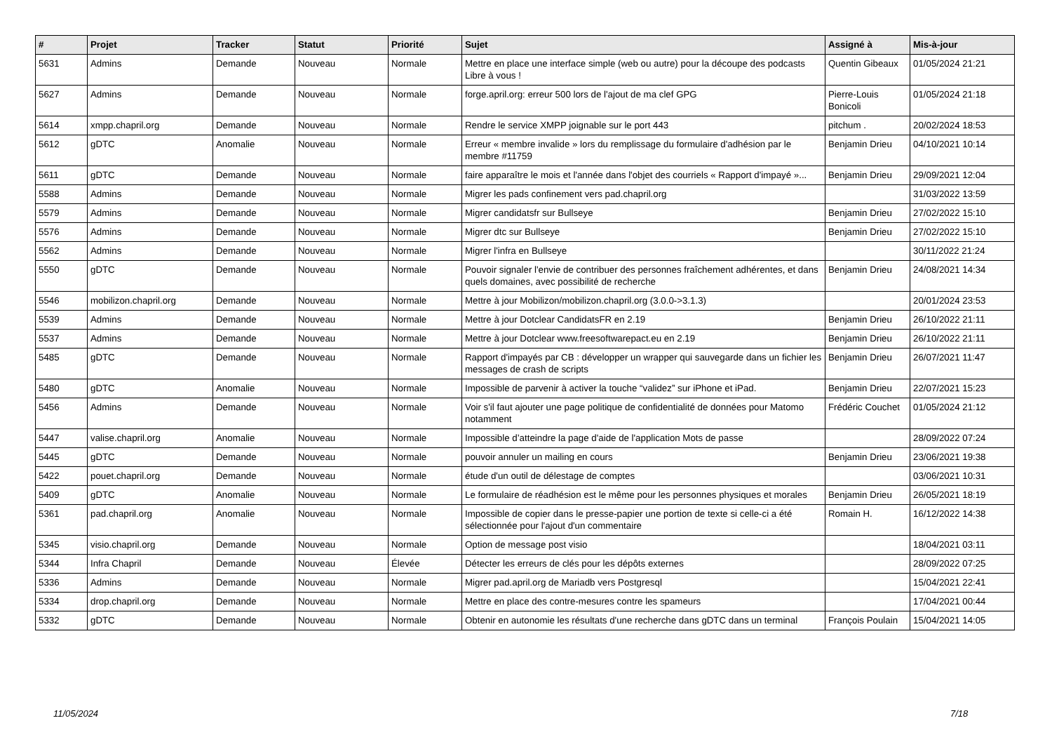| # | Projet | Tracker | Statut | Priorité | Sujet | Assigné à | Mis-à-jour |
| --- | --- | --- | --- | --- | --- | --- | --- |
| 5631 | Admins | Demande | Nouveau | Normale | Mettre en place une interface simple (web ou autre) pour la découpe des podcasts Libre à vous ! | Quentin Gibeaux | 01/05/2024 21:21 |
| 5627 | Admins | Demande | Nouveau | Normale | forge.april.org: erreur 500 lors de l'ajout de ma clef GPG | Pierre-Louis Bonicoli | 01/05/2024 21:18 |
| 5614 | xmpp.chapril.org | Demande | Nouveau | Normale | Rendre le service XMPP joignable sur le port 443 | pitchum . | 20/02/2024 18:53 |
| 5612 | gDTC | Anomalie | Nouveau | Normale | Erreur « membre invalide » lors du remplissage du formulaire d'adhésion par le membre #11759 | Benjamin Drieu | 04/10/2021 10:14 |
| 5611 | gDTC | Demande | Nouveau | Normale | faire apparaître le mois et l'année dans l'objet des courriels « Rapport d'impayé »... | Benjamin Drieu | 29/09/2021 12:04 |
| 5588 | Admins | Demande | Nouveau | Normale | Migrer les pads confinement vers pad.chapril.org | | 31/03/2022 13:59 |
| 5579 | Admins | Demande | Nouveau | Normale | Migrer candidatsfr sur Bullseye | Benjamin Drieu | 27/02/2022 15:10 |
| 5576 | Admins | Demande | Nouveau | Normale | Migrer dtc sur Bullseye | Benjamin Drieu | 27/02/2022 15:10 |
| 5562 | Admins | Demande | Nouveau | Normale | Migrer l'infra en Bullseye | | 30/11/2022 21:24 |
| 5550 | gDTC | Demande | Nouveau | Normale | Pouvoir signaler l'envie de contribuer des personnes fraîchement adhérentes, et dans quels domaines, avec possibilité de recherche | Benjamin Drieu | 24/08/2021 14:34 |
| 5546 | mobilizon.chapril.org | Demande | Nouveau | Normale | Mettre à jour Mobilizon/mobilizon.chapril.org (3.0.0->3.1.3) | | 20/01/2024 23:53 |
| 5539 | Admins | Demande | Nouveau | Normale | Mettre à jour Dotclear CandidatsFR en 2.19 | Benjamin Drieu | 26/10/2022 21:11 |
| 5537 | Admins | Demande | Nouveau | Normale | Mettre à jour Dotclear www.freesoftwarepact.eu en 2.19 | Benjamin Drieu | 26/10/2022 21:11 |
| 5485 | gDTC | Demande | Nouveau | Normale | Rapport d'impayés par CB : développer un wrapper qui sauvegarde dans un fichier les messages de crash de scripts | Benjamin Drieu | 26/07/2021 11:47 |
| 5480 | gDTC | Anomalie | Nouveau | Normale | Impossible de parvenir à activer la touche “validez” sur iPhone et iPad. | Benjamin Drieu | 22/07/2021 15:23 |
| 5456 | Admins | Demande | Nouveau | Normale | Voir s'il faut ajouter une page politique de confidentialité de données pour Matomo notamment | Frédéric Couchet | 01/05/2024 21:12 |
| 5447 | valise.chapril.org | Anomalie | Nouveau | Normale | Impossible d’atteindre la page d'aide de l'application Mots de passe | | 28/09/2022 07:24 |
| 5445 | gDTC | Demande | Nouveau | Normale | pouvoir annuler un mailing en cours | Benjamin Drieu | 23/06/2021 19:38 |
| 5422 | pouet.chapril.org | Demande | Nouveau | Normale | étude d'un outil de délestage de comptes | | 03/06/2021 10:31 |
| 5409 | gDTC | Anomalie | Nouveau | Normale | Le formulaire de réadhésion est le même pour les personnes physiques et morales | Benjamin Drieu | 26/05/2021 18:19 |
| 5361 | pad.chapril.org | Anomalie | Nouveau | Normale | Impossible de copier dans le presse-papier une portion de texte si celle-ci a été sélectionnée pour l'ajout d'un commentaire | Romain H. | 16/12/2022 14:38 |
| 5345 | visio.chapril.org | Demande | Nouveau | Normale | Option de message post visio | | 18/04/2021 03:11 |
| 5344 | Infra Chapril | Demande | Nouveau | Élevée | Détecter les erreurs de clés pour les dépôts externes | | 28/09/2022 07:25 |
| 5336 | Admins | Demande | Nouveau | Normale | Migrer pad.april.org de Mariadb vers Postgresql | | 15/04/2021 22:41 |
| 5334 | drop.chapril.org | Demande | Nouveau | Normale | Mettre en place des contre-mesures contre les spameurs | | 17/04/2021 00:44 |
| 5332 | gDTC | Demande | Nouveau | Normale | Obtenir en autonomie les résultats d'une recherche dans gDTC dans un terminal | François Poulain | 15/04/2021 14:05 |
11/05/2024 7/18